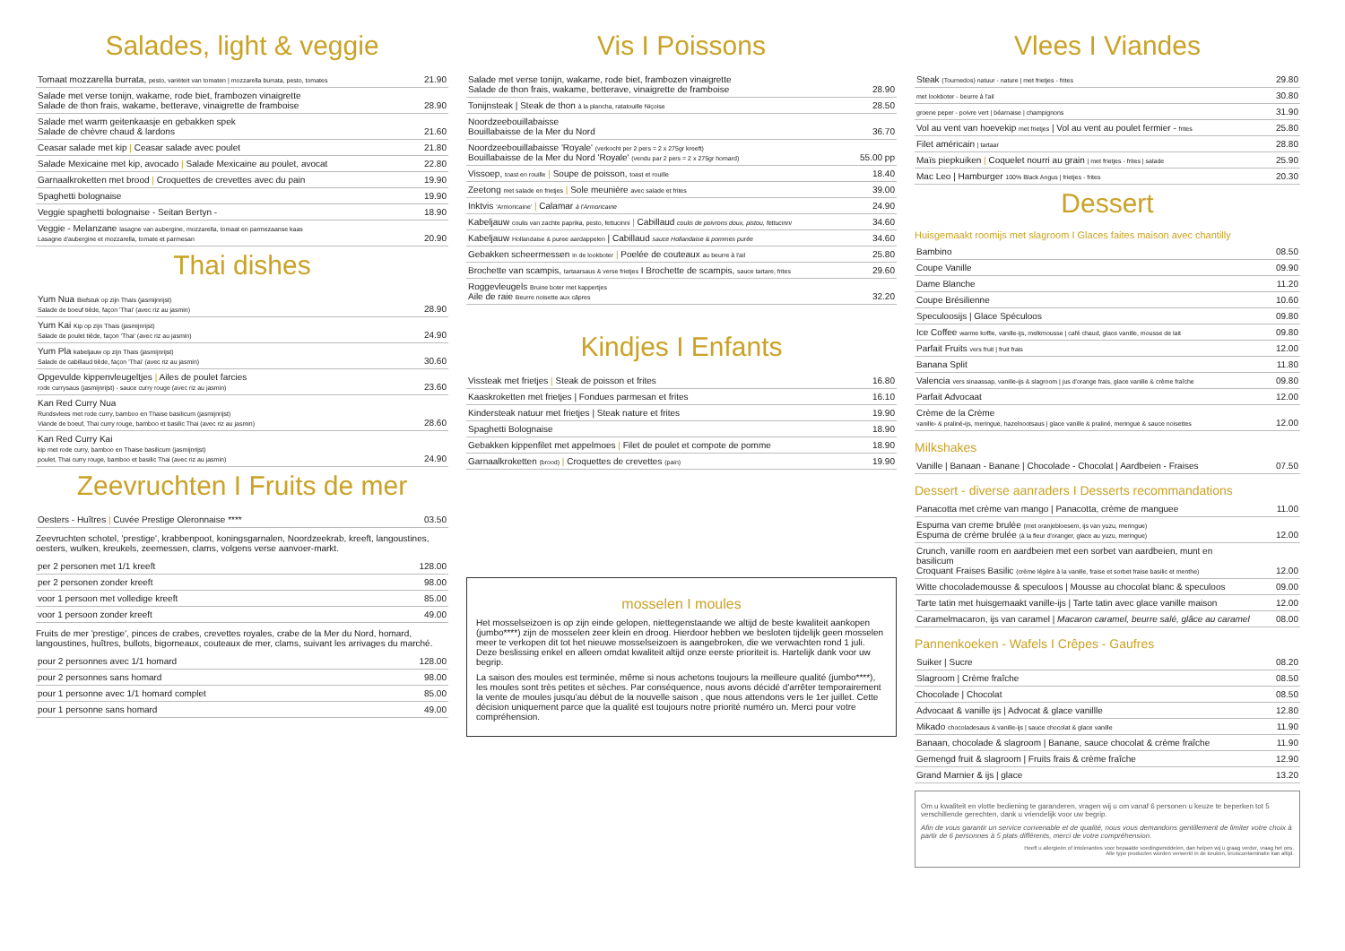Salades, light & veggie
| Tomaat mozzarella burrata, pesto, variëteit van tomaten / mozzarella burrata, pesto, tomates | 21.90 |
| Salade met verse tonijn, wakame, rode biet, frambozen vinaigrette Salade de thon frais, wakame, betterave, vinaigrette de framboise | 28.90 |
| Salade met warm geitenkaasje en gebakken spek Salade de chèvre chaud & lardons | 21.60 |
| Ceasar salade met kip / Ceasar salade avec poulet | 21.80 |
| Salade Mexicaine met kip, avocado / Salade Mexicaine au poulet, avocat | 22.80 |
| Garnaalkroketten met brood / Croquettes de crevettes avec du pain | 19.90 |
| Spaghetti bolognaise | 19.90 |
| Veggie spaghetti bolognaise - Seitan Bertyn - | 18.90 |
| Veggie - Melanzane lasagne van aubergine, mozzarella, tomaat en parmezaanse kaas Lasagne d'aubergine et mozzarella, tomate et parmesan | 20.90 |
Thai dishes
| Yum Nua Biefstuk op zijn Thais (jasmijnrijst) Salade de boeuf tiède, façon 'Thai' (avec riz au jasmin) | 28.90 |
| Yum Kai Kip op zijn Thais (jasmijnrijst) Salade de poulet tiède, façon 'Thai' (avec riz au jasmin) | 24.90 |
| Yum Pla kabeljauw op zijn Thais (jasmijnrijst) Salade de cabillaud tiède, façon 'Thai' (avec riz au jasmin) | 30.60 |
| Opgevulde kippenvleugeltjes / Ailes de poulet farcies rode currysaus (jasmijnrijst) - sauce curry rouge (avec riz au jasmin) | 23.60 |
| Kan Red Curry Nua Rundsvlees met rode curry, bamboo en Thaise basilicum (jasmijnrijst) Viande de boeuf, Thai curry rouge, bamboo et basilic Thai (avec riz au jasmin) | 28.60 |
| Kan Red Curry Kai kip met rode curry, bamboo en Thaise basilicum (jasmijnrijst) poulet, Thai curry rouge, bamboo et basilic Thai (avec riz au jasmin) | 24.90 |
Zeevruchten I Fruits de mer
| Oesters - Huîtres / Cuvée Prestige Oleronnaise **** | 03.50 |
Zeevruchten schotel, 'prestige', krabbenpoot, koningsgarnalen, Noordzeekrab, kreeft, langoustines, oesters, wulken, kreukels, zeemessen, clams, volgens verse aanvoer-markt.
| per 2 personen met 1/1 kreeft | 128.00 |
| per 2 personen zonder kreeft | 98.00 |
| voor 1 persoon met volledige kreeft | 85.00 |
| voor 1 persoon zonder kreeft | 49.00 |
Fruits de mer 'prestige', pinces de crabes, crevettes royales, crabe de la Mer du Nord, homard, langoustines, huîtres, bullots, bigorneaux, couteaux de mer, clams, suivant les arrivages du marché.
| pour 2 personnes avec 1/1 homard | 128.00 |
| pour 2 personnes sans homard | 98.00 |
| pour 1 personne avec 1/1 homard complet | 85.00 |
| pour 1 personne sans homard | 49.00 |
Vis I Poissons
| Salade met verse tonijn, wakame, rode biet, frambozen vinaigrette Salade de thon frais, wakame, betterave, vinaigrette de framboise | 28.90 |
| Tonijnsteak / Steak de thon à la plancha, ratatouille Niçoise | 28.50 |
| Noordzeebouillabaisse Bouillabaisse de la Mer du Nord | 36.70 |
| Noordzeebouillabaisse 'Royale' (verkocht per 2 pers = 2 x 275gr kreeft) Bouillabaisse de la Mer du Nord 'Royale' (vendu par 2 pers = 2 x 275gr homard) | 55.00 pp |
| Vissoep, toast en rouille / Soupe de poisson, toast et rouille | 18.40 |
| Zeetong met salade en frietjes / Sole meunière avec salade et frites | 39.00 |
| Inktvis 'Armoricaine' / Calamar à l'Armoricaine | 24.90 |
| Kabeljauw coulis van zachte paprika, pesto, fettucinni / Cabillaud coulis de poivrons doux, pistou, fettucinni | 34.60 |
| Kabeljauw Hollandaise & puree aardappelen / Cabillaud sauce Hollandaise & pommes purée | 34.60 |
| Gebakken scheermessen in de lookboter / Poelée de couteaux au beurre à l'ail | 25.80 |
| Brochette van scampis, tartaarsaus & verse frietjes I Brochette de scampis, sauce tartare, frites | 29.60 |
| Roggevleugels Bruine boter met kappertjes Aile de raie Beurre noisette aux câpres | 32.20 |
Kindjes I Enfants
| Vissteak met frietjes / Steak de poisson et frites | 16.80 |
| Kaaskroketten met frietjes / Fondues parmesan et frites | 16.10 |
| Kindersteak natuur met frietjes / Steak nature et frites | 19.90 |
| Spaghetti Bolognaise | 18.90 |
| Gebakken kippenfilet met appelmoes / Filet de poulet et compote de pomme | 18.90 |
| Garnaalkroketten (brood) / Croquettes de crevettes (pain) | 19.90 |
mosselen I moules
Het mosselseizoen is op zijn einde gelopen, niettegenstaande we altijd de beste kwaliteit aankopen (jumbo****) zijn de mosselen zeer klein en droog. Hierdoor hebben we besloten tijdelijk geen mosselen meer te verkopen dit tot het nieuwe mosselseizoen is aangebroken, die we verwachten rond 1 juli. Deze beslissing enkel en alleen omdat kwaliteit altijd onze eerste prioriteit is. Hartelijk dank voor uw begrip.
La saison des moules est terminée, même si nous achetons toujours la meilleure qualité (jumbo****), les moules sont très petites et sèches. Par conséquence, nous avons décidé d'arrêter temporairement la vente de moules jusqu'au début de la nouvelle saison , que nous attendons vers le 1er juillet. Cette décision uniquement parce que la qualité est toujours notre priorité numéro un. Merci pour votre compréhension.
Vlees I Viandes
| Steak (Tournedos) natuur - nature / met frietjes - frites | 29.80 |
| met lookboter - beurre à l'ail | 30.80 |
| groene peper - poivre vert / béarnaise / champignons | 31.90 |
| Vol au vent van hoevekip met frietjes / Vol au vent au poulet fermier - frites | 25.80 |
| Filet américain / tartaar | 28.80 |
| Maïs piepkuiken / Coquelet nourri au grain / met frietjes - frites / salade | 25.90 |
| Mac Leo / Hamburger 100% Black Angus / frietjes - frites | 20.30 |
Dessert
Huisgemaakt roomijs met slagroom I Glaces faites maison avec chantilly
| Bambino | 08.50 |
| Coupe Vanille | 09.90 |
| Dame Blanche | 11.20 |
| Coupe Brésilienne | 10.60 |
| Speculoosijs / Glace Spéculoos | 09.80 |
| Ice Coffee warme koffie, vanille-ijs, melkmousse / café chaud, glace vanille, mousse de lait | 09.80 |
| Parfait Fruits vers fruit / fruit frais | 12.00 |
| Banana Split | 11.80 |
| Valencia vers sinaassap, vanille-ijs & slagroom / jus d'orange frais, glace vanille & crème fraîche | 09.80 |
| Parfait Advocaat | 12.00 |
| Crème de la Crème vanille- & praliné-ijs, meringue, hazelnootsaus / glace vanille & praliné, meringue & sauce noisettes | 12.00 |
Milkshakes
| Vanille / Banaan - Banane / Chocolade - Chocolat / Aardbeien - Fraises | 07.50 |
Dessert - diverse aanraders I Desserts recommandations
| Panacotta met crème van mango / Panacotta, crème de manguee | 11.00 |
| Espuma van creme brulée (met oranjebloesem, ijs van yuzu, meringue) Espuma de crème brulée (à la fleur d'oranger, glace au yuzu, meringue) | 12.00 |
| Crunch, vanille room en aardbeien met een sorbet van aardbeien, munt en basilicum Croquant Fraises Basilic (crème légère à la vanille, fraise et sorbet fraise basilic et menthe) | 12.00 |
| Witte chocolademousse & speculoos / Mousse au chocolat blanc & speculoos | 09.00 |
| Tarte tatin met huisgemaakt vanille-ijs / Tarte tatin avec glace vanille maison | 12.00 |
| Caramelmacaron, ijs van caramel / Macaron caramel, beurre salé, glâce au caramel | 08.00 |
Pannenkoeken - Wafels I Crêpes - Gaufres
| Suiker / Sucre | 08.20 |
| Slagroom / Crème fraîche | 08.50 |
| Chocolade / Chocolat | 08.50 |
| Advocaat & vanille ijs / Advocat & glace vanillle | 12.80 |
| Mikado chocoladesaus & vanille-ijs / sauce chocolat & glace vanille | 11.90 |
| Banaan, chocolade & slagroom / Banane, sauce chocolat & crème fraîche | 11.90 |
| Gemengd fruit & slagroom / Fruits frais & crème fraîche | 12.90 |
| Grand Marnier & ijs / glace | 13.20 |
Om u kwaliteit en vlotte bediening te garanderen, vragen wij u om vanaf 6 personen u keuze te beperken tot 5 verschillende gerechten, dank u vriendelijk voor uw begrip.
Afin de vous garantir un service convenable et de qualité, nous vous demandons gentillement de limiter votre choix à partir de 6 personnes à 5 plats différents, merci de votre compréhension.
Heeft u allergieën of intoleranties voor bepaalde voedingsmiddelen, dan helpen wij u graag verder, vraag het ons.
Alle type producten worden verwerkt in de keuken, kruiscontaminatie kan altijd.